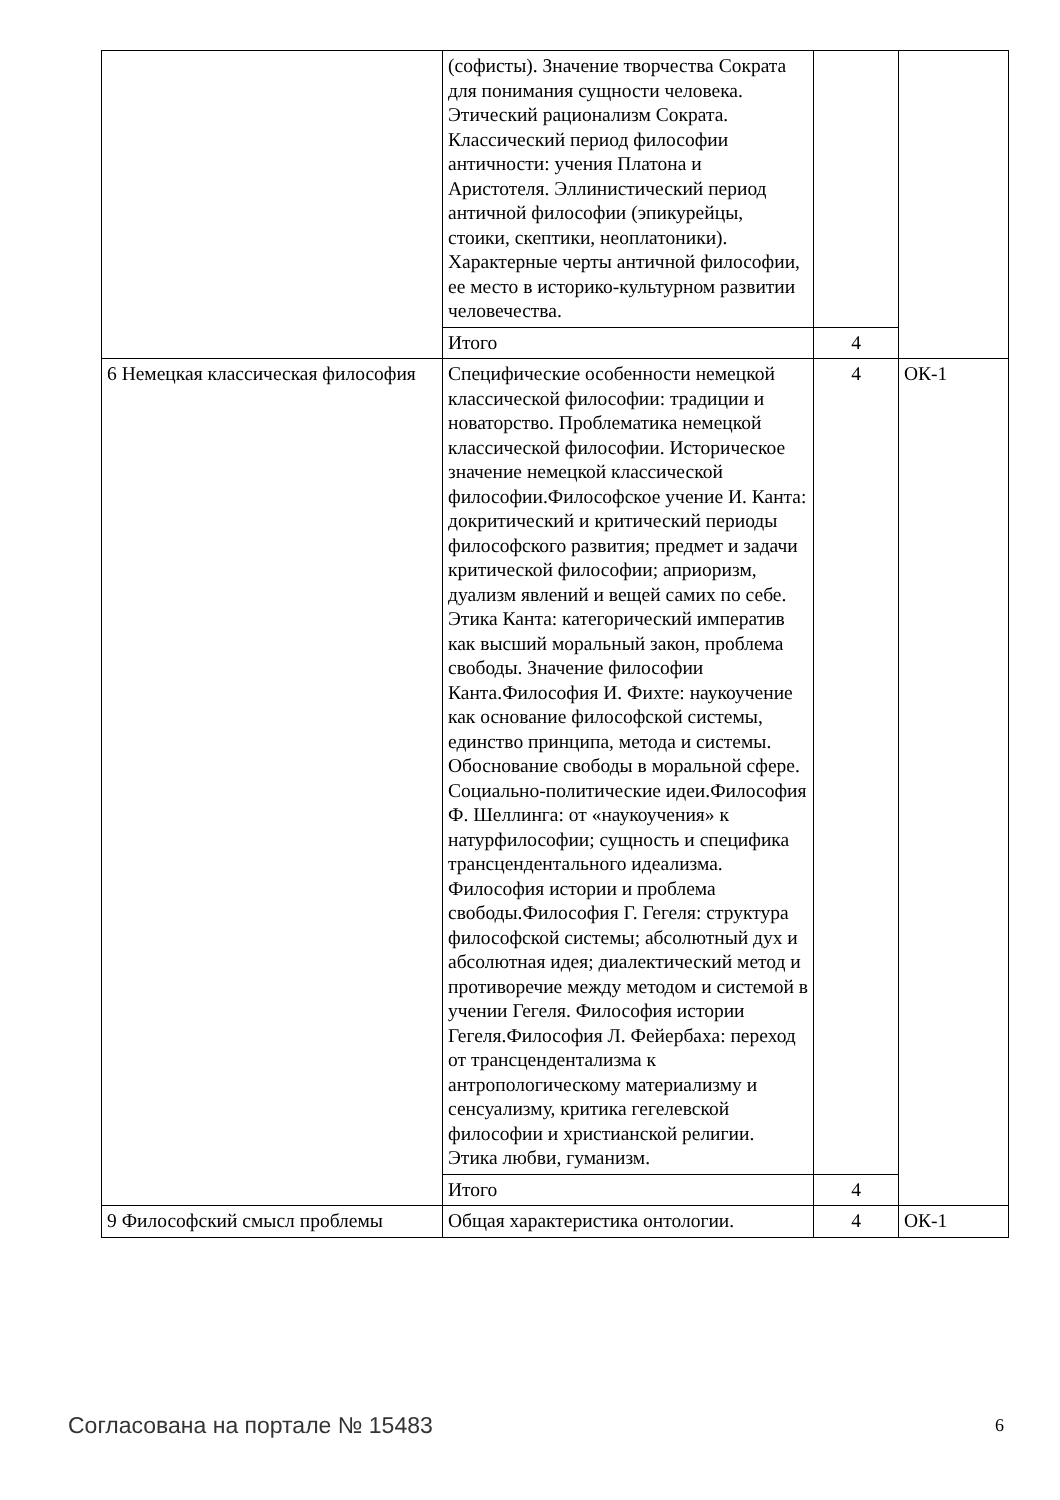| | (софисты). Значение творчества Сократа для понимания сущности человека. Этический рационализм Сократа. Классический период философии античности: учения Платона и Аристотеля. Эллинистический период античной философии (эпикурейцы, стоики, скептики, неоплатоники). Характерные черты античной философии, ее место в историко-культурном развитии человечества. | | |
| | Итого | 4 | |
| 6 Немецкая классическая философия | Специфические особенности немецкой классической философии: традиции и новаторство. Проблематика немецкой классической философии. Историческое значение немецкой классической философии.Философское учение И. Канта: докритический и критический периоды философского развития; предмет и задачи критической философии; априоризм, дуализм явлений и вещей самих по себе. Этика Канта: категорический императив как высший моральный закон, проблема свободы. Значение философии Канта.Философия И. Фихте: наукоучение как основание философской системы, единство принципа, метода и системы. Обоснование свободы в моральной сфере. Социально-политические идеи.Философия Ф. Шеллинга: от «наукоучения» к натурфилософии; сущность и специфика трансцендентального идеализма. Философия истории и проблема свободы.Философия Г. Гегеля: структура философской системы; абсолютный дух и абсолютная идея; диалектический метод и противоречие между методом и системой в учении Гегеля. Философия истории Гегеля.Философия Л. Фейербаха: переход от трансцендентализма к антропологическому материализму и сенсуализму, критика гегелевской философии и христианской религии. Этика любви, гуманизм. | 4 | ОК-1 |
| | Итого | 4 | |
| 9 Философский смысл проблемы | Общая характеристика онтологии. | 4 | ОК-1 |
Согласована на портале № 15483 6